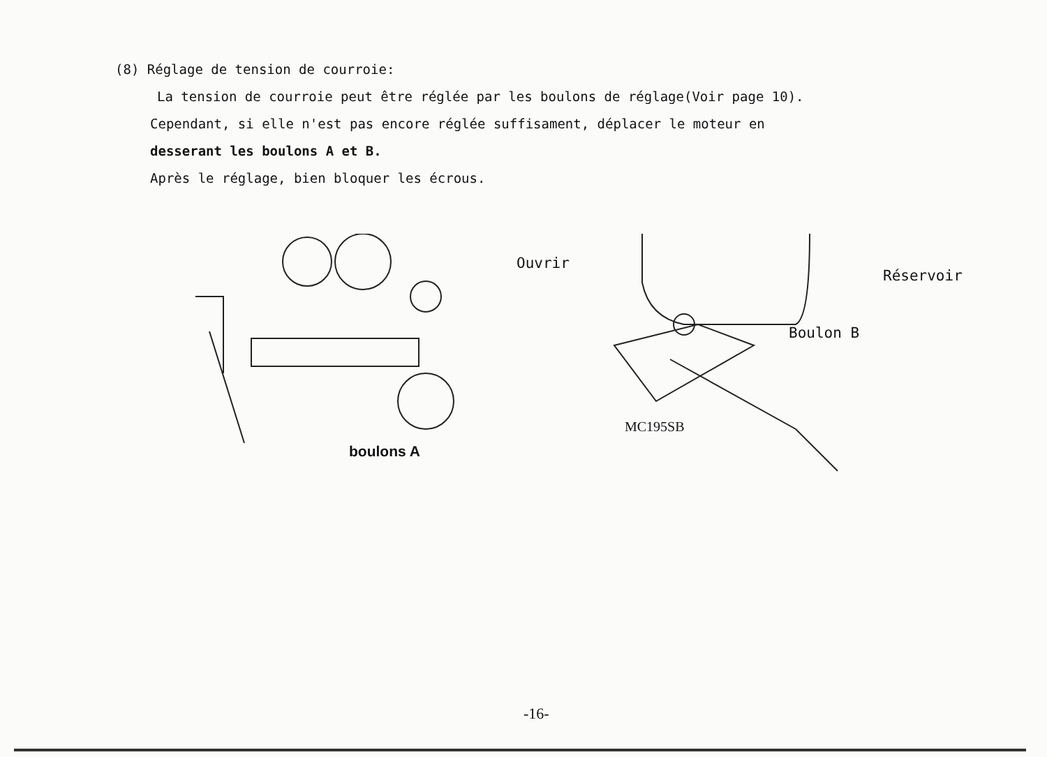(8) Réglage de tension de courroie:
La tension de courroie peut être réglée par les boulons de réglage(Voir page 10).
Cependant, si elle n'est pas encore réglée suffisament, déplacer le moteur en
desserant les boulons A et B.
Après le réglage, bien bloquer les écrous.
boulons A
Ouvrir
Réservoir
Boulon B
MC195SB
-16-